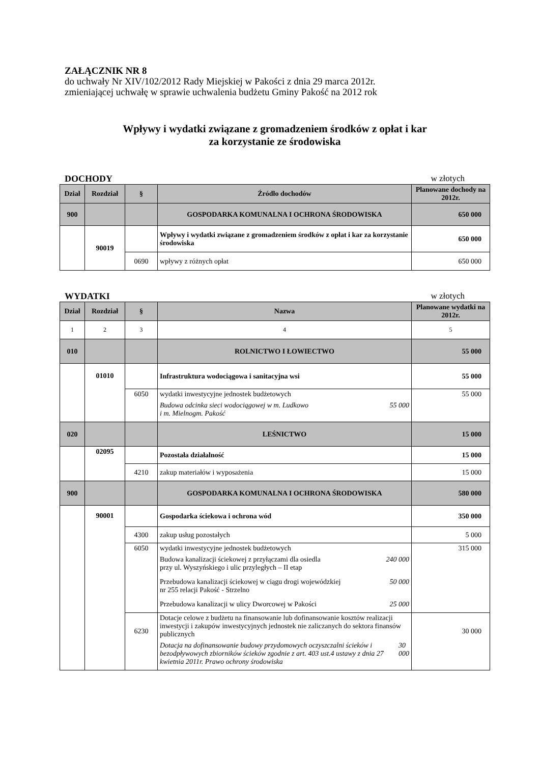ZAŁĄCZNIK NR 8
do uchwały Nr XIV/102/2012 Rady Miejskiej w Pakości z dnia 29 marca 2012r.
zmieniającej uchwałę w sprawie uchwalenia budżetu Gminy Pakość na 2012 rok
Wpływy i wydatki związane z gromadzeniem środków z opłat i kar
za korzystanie ze środowiska
DOCHODY w złotych
| Dział | Rozdział | § | Źródło dochodów | Planowane dochody na 2012r. |
| --- | --- | --- | --- | --- |
| 900 | | | GOSPODARKA KOMUNALNA I OCHRONA ŚRODOWISKA | 650 000 |
| | 90019 | | Wpływy i wydatki związane z gromadzeniem środków z opłat i kar za korzystanie środowiska | 650 000 |
| | | 0690 | wpływy z różnych opłat | 650 000 |
WYDATKI w złotych
| Dział | Rozdział | § | Nazwa | Planowane wydatki na 2012r. |
| --- | --- | --- | --- | --- |
| 1 | 2 | 3 | 4 | 5 |
| 010 | | | ROLNICTWO I ŁOWIECTWO | 55 000 |
| | 01010 | | Infrastruktura wodociągowa i sanitacyjna wsi | 55 000 |
| | | 6050 | wydatki inwestycyjne jednostek budżetowych Budowa odcinka sieci wodociągowej w m. Ludkowo i m. Mielnogm. Pakość 55 000 | 55 000 |
| 020 | | | LEŚNICTWO | 15 000 |
| | 02095 | | Pozostała działalność | 15 000 |
| | | 4210 | zakup materiałów i wyposażenia | 15 000 |
| 900 | | | GOSPODARKA KOMUNALNA I OCHRONA ŚRODOWISKA | 580 000 |
| | 90001 | | Gospodarka ściekowa i ochrona wód | 350 000 |
| | | 4300 | zakup usług pozostałych | 5 000 |
| | | 6050 | wydatki inwestycyjne jednostek budżetowych Budowa kanalizacji ściekowej z przyłączami dla osiedla przy ul. Wyszyńskiego i ulic przyległych – II etap 240 000 Przebudowa kanalizacji ściekowej w ciągu drogi wojewódzkiej nr 255 relacji Pakość - Strzelno 50 000 Przebudowa kanalizacji w ulicy Dworcowej w Pakości 25 000 | 315 000 |
| | | 6230 | Dotacje celowe z budżetu na finansowanie lub dofinansowanie kosztów realizacji inwestycji i zakupów inwestycyjnych jednostek nie zaliczanych do sektora finansów publicznych Dotacja na dofinansowanie budowy przydomowych oczyszczalni ścieków i bezodpływowych zbiorników ścieków zgodnie z art. 403 ust.4 ustawy z dnia 27 kwietnia 2011r. Prawo ochrony środowiska 30 000 | 30 000 |